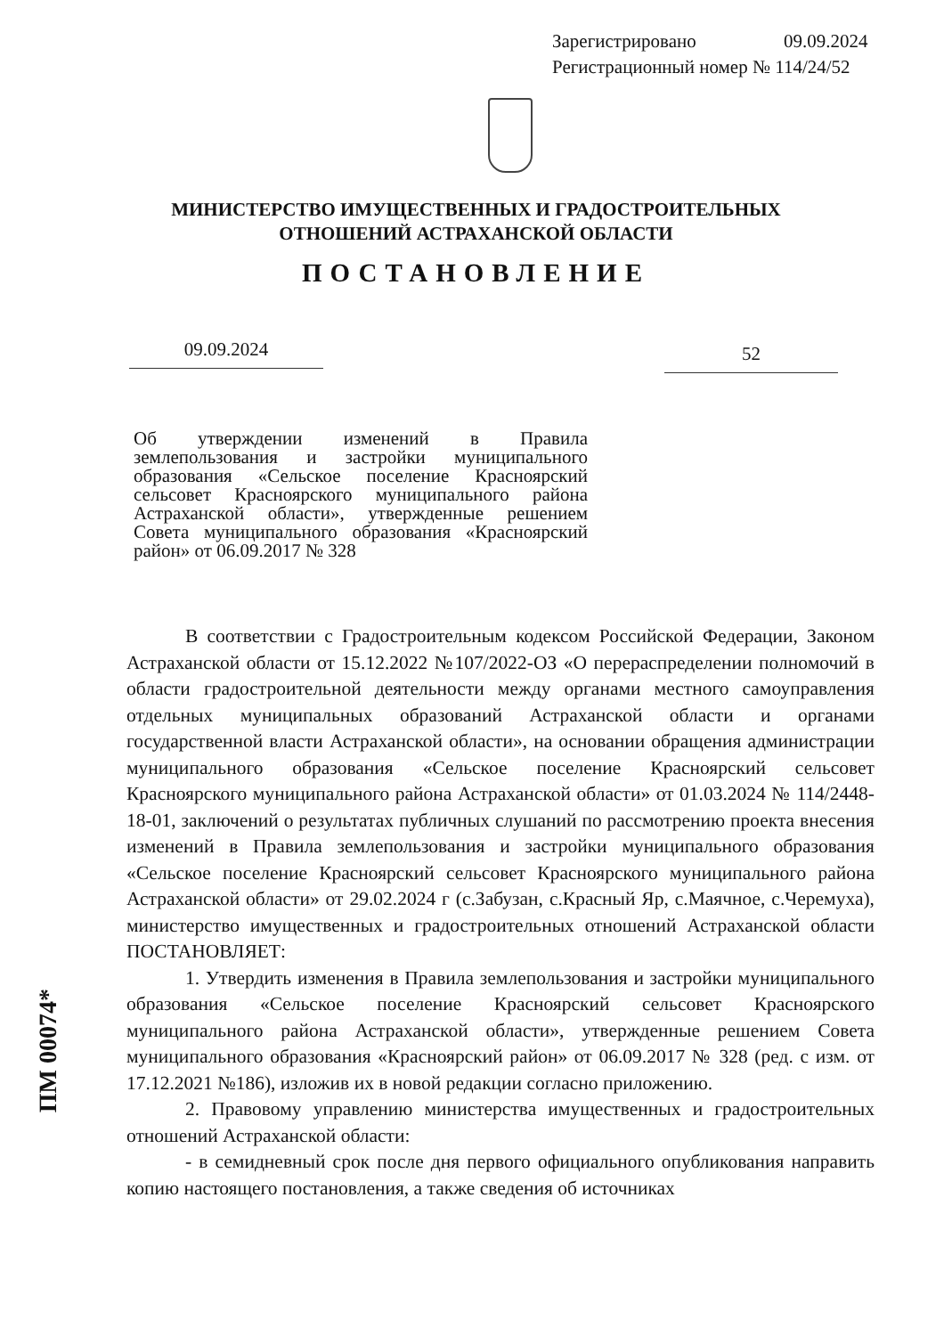Зарегистрировано 09.09.2024
Регистрационный номер № 114/24/52
МИНИСТЕРСТВО ИМУЩЕСТВЕННЫХ И ГРАДОСТРОИТЕЛЬНЫХ
ОТНОШЕНИЙ АСТРАХАНСКОЙ ОБЛАСТИ
ПОСТАНОВЛЕНИЕ
09.09.2024 52
Об утверждении изменений в Правила землепользования и застройки муниципального образования «Сельское поселение Красноярский сельсовет Красноярского муниципального района Астраханской области», утвержденные решением Совета муниципального образования «Красноярский район» от 06.09.2017 № 328
В соответствии с Градостроительным кодексом Российской Федерации, Законом Астраханской области от 15.12.2022 №107/2022-ОЗ «О перераспределении полномочий в области градостроительной деятельности между органами местного самоуправления отдельных муниципальных образований Астраханской области и органами государственной власти Астраханской области», на основании обращения администрации муниципального образования «Сельское поселение Красноярский сельсовет Красноярского муниципального района Астраханской области» от 01.03.2024 № 114/2448-18-01, заключений о результатах публичных слушаний по рассмотрению проекта внесения изменений в Правила землепользования и застройки муниципального образования «Сельское поселение Красноярский сельсовет Красноярского муниципального района Астраханской области» от 29.02.2024 г (с.Забузан, с.Красный Яр, с.Маячное, с.Черемуха), министерство имущественных и градостроительных отношений Астраханской области ПОСТАНОВЛЯЕТ:
1. Утвердить изменения в Правила землепользования и застройки муниципального образования «Сельское поселение Красноярский сельсовет Красноярского муниципального района Астраханской области», утвержденные решением Совета муниципального образования «Красноярский район» от 06.09.2017 № 328 (ред. с изм. от 17.12.2021 №186), изложив их в новой редакции согласно приложению.
2. Правовому управлению министерства имущественных и градостроительных отношений Астраханской области:
- в семидневный срок после дня первого официального опубликования направить копию настоящего постановления, а также сведения об источниках
ПМ 00074*